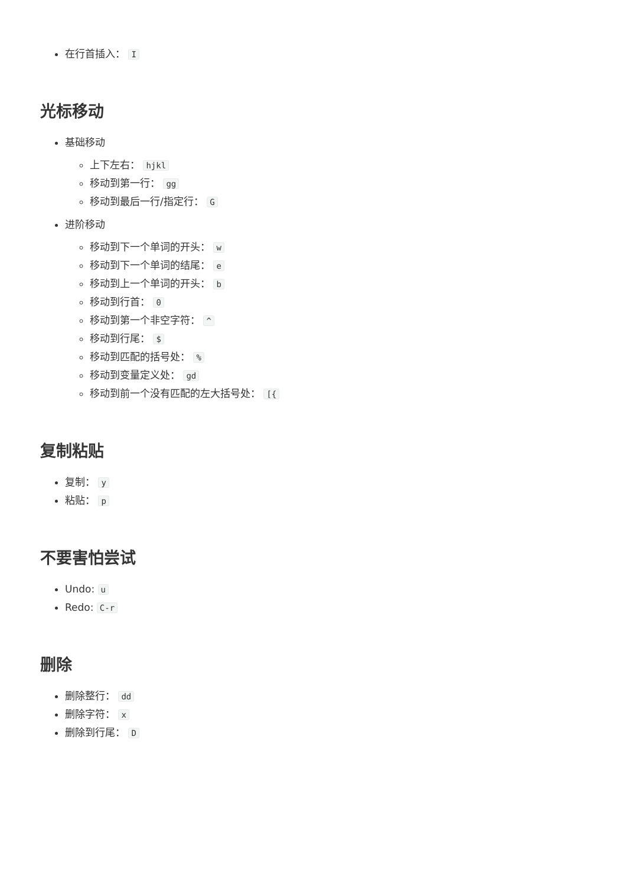在行首插入： I
光标移动
基础移动
上下左右： hjkl
移动到第一行： gg
移动到最后一行/指定行： G
进阶移动
移动到下一个单词的开头： w
移动到下一个单词的结尾： e
移动到上一个单词的开头： b
移动到行首： 0
移动到第一个非空字符： ^
移动到行尾： $
移动到匹配的括号处： %
移动到变量定义处： gd
移动到前一个没有匹配的左大括号处： [{
复制粘贴
复制： y
粘贴： p
不要害怕尝试
Undo: u
Redo: C-r
删除
删除整行： dd
删除字符： x
删除到行尾： D